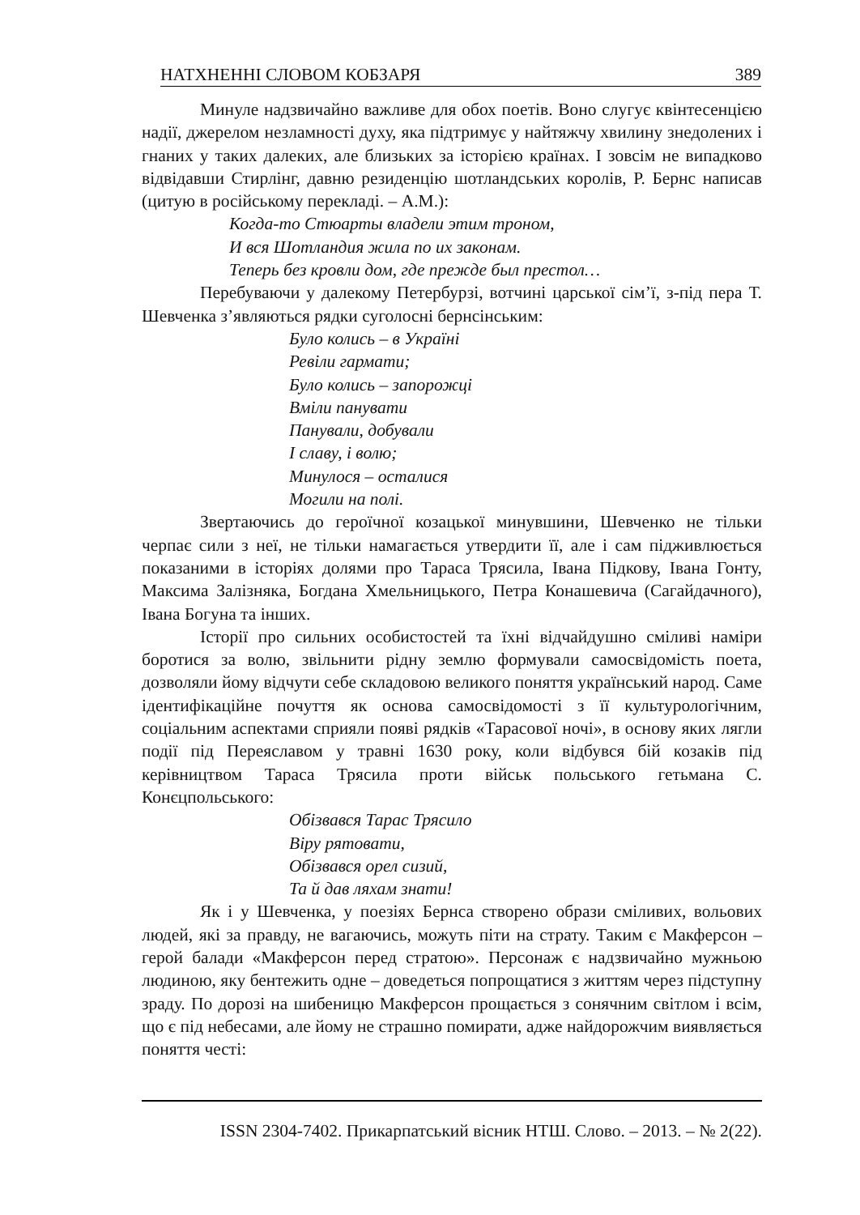НАТХНЕННІ СЛОВОМ КОБЗАРЯ 389
Минуле надзвичайно важливе для обох поетів. Воно слугує квінтесенцією надії, джерелом незламності духу, яка підтримує у найтяжчу хвилину знедолених і гнаних у таких далеких, але близьких за історією країнах. І зовсім не випадково відвідавши Стирлінг, давню резиденцію шотландських королів, Р. Бернс написав (цитую в російському перекладі. – А.М.):
Когда-то Стюарты владели этим троном,
И вся Шотландия жила по их законам.
Теперь без кровли дом, где прежде был престол…
Перебуваючи у далекому Петербурзі, вотчині царської сім’ї, з-під пера Т. Шевченка з’являються рядки суголосні бернсінським:
Було колись – в Україні
Ревіли гармати;
Було колись – запорожці
Вміли панувати
Панували, добували
І славу, і волю;
Минулося – осталися
Могили на полі.
Звертаючись до героїчної козацької минувшини, Шевченко не тільки черпає сили з неї, не тільки намагається утвердити її, але і сам підживлюється показаними в історіях долями про Тараса Трясила, Івана Підкову, Івана Гонту, Максима Залізняка, Богдана Хмельницького, Петра Конашевича (Сагайдачного), Івана Богуна та інших.
Історії про сильних особистостей та їхні відчайдушно сміливі наміри боротися за волю, звільнити рідну землю формували самосвідомість поета, дозволяли йому відчути себе складовою великого поняття український народ. Саме ідентифікаційне почуття як основа самосвідомості з її культурологічним, соціальним аспектами сприяли появі рядків «Тарасової ночі», в основу яких лягли події під Переяславом у травні 1630 року, коли відбувся бій козаків під керівництвом Тараса Трясила проти військ польського гетьмана С. Конєцпольського:
Обізвався Тарас Трясило
Віру рятовати,
Обізвався орел сизий,
Та й дав ляхам знати!
Як і у Шевченка, у поезіях Бернса створено образи сміливих, вольових людей, які за правду, не вагаючись, можуть піти на страту. Таким є Макферсон – герой балади «Макферсон перед стратою». Персонаж є надзвичайно мужньою людиною, яку бентежить одне – доведеться попрощатися з життям через підступну зраду. По дорозі на шибеницю Макферсон прощається з сонячним світлом і всім, що є під небесами, але йому не страшно помирати, адже найдорожчим виявляється поняття честі:
ISSN 2304-7402. Прикарпатський вісник НТШ. Слово. – 2013. – № 2(22).